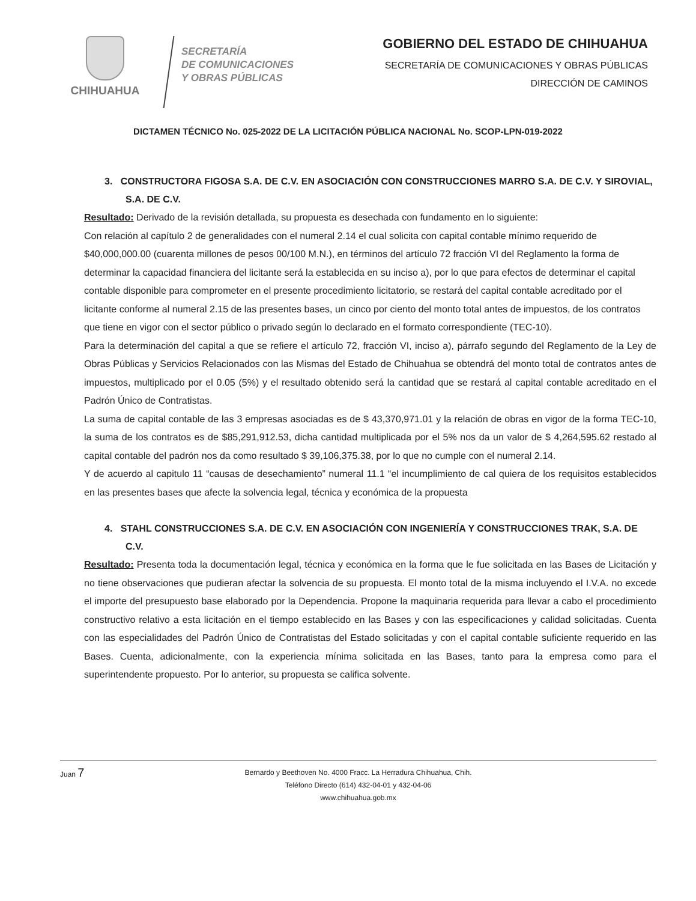CHIHUAHUA
SECRETARÍA
DE COMUNICACIONES
Y OBRAS PÚBLICAS
GOBIERNO DEL ESTADO DE CHIHUAHUA
SECRETARÍA DE COMUNICACIONES Y OBRAS PÚBLICAS
DIRECCIÓN DE CAMINOS
DICTAMEN TÉCNICO No. 025-2022 DE LA LICITACIÓN PÚBLICA NACIONAL No. SCOP-LPN-019-2022
3. CONSTRUCTORA FIGOSA S.A. DE C.V. EN ASOCIACIÓN CON CONSTRUCCIONES MARRO S.A. DE C.V. Y SIROVIAL, S.A. DE C.V.
Resultado: Derivado de la revisión detallada, su propuesta es desechada con fundamento en lo siguiente:
Con relación al capítulo 2 de generalidades con el numeral 2.14 el cual solicita con capital contable mínimo requerido de $40,000,000.00 (cuarenta millones de pesos 00/100 M.N.), en términos del artículo 72 fracción VI del Reglamento la forma de determinar la capacidad financiera del licitante será la establecida en su inciso a), por lo que para efectos de determinar el capital contable disponible para comprometer en el presente procedimiento licitatorio, se restará del capital contable acreditado por el licitante conforme al numeral 2.15 de las presentes bases, un cinco por ciento del monto total antes de impuestos, de los contratos que tiene en vigor con el sector público o privado según lo declarado en el formato correspondiente (TEC-10).
Para la determinación del capital a que se refiere el artículo 72, fracción VI, inciso a), párrafo segundo del Reglamento de la Ley de Obras Públicas y Servicios Relacionados con las Mismas del Estado de Chihuahua se obtendrá del monto total de contratos antes de impuestos, multiplicado por el 0.05 (5%) y el resultado obtenido será la cantidad que se restará al capital contable acreditado en el Padrón Único de Contratistas.
La suma de capital contable de las 3 empresas asociadas es de $ 43,370,971.01 y la relación de obras en vigor de la forma TEC-10, la suma de los contratos es de $85,291,912.53, dicha cantidad multiplicada por el 5% nos da un valor de $ 4,264,595.62 restado al capital contable del padrón nos da como resultado $ 39,106,375.38, por lo que no cumple con el numeral 2.14.
Y de acuerdo al capitulo 11 “causas de desechamiento” numeral 11.1 “el incumplimiento de cal quiera de los requisitos establecidos en las presentes bases que afecte la solvencia legal, técnica y económica de la propuesta
4. STAHL CONSTRUCCIONES S.A. DE C.V. EN ASOCIACIÓN CON INGENIERÍA Y CONSTRUCCIONES TRAK, S.A. DE C.V.
Resultado: Presenta toda la documentación legal, técnica y económica en la forma que le fue solicitada en las Bases de Licitación y no tiene observaciones que pudieran afectar la solvencia de su propuesta. El monto total de la misma incluyendo el I.V.A. no excede el importe del presupuesto base elaborado por la Dependencia. Propone la maquinaria requerida para llevar a cabo el procedimiento constructivo relativo a esta licitación en el tiempo establecido en las Bases y con las especificaciones y calidad solicitadas. Cuenta con las especialidades del Padrón Único de Contratistas del Estado solicitadas y con el capital contable suficiente requerido en las Bases. Cuenta, adicionalmente, con la experiencia mínima solicitada en las Bases, tanto para la empresa como para el superintendente propuesto. Por lo anterior, su propuesta se califica solvente.
Juan 7
Bernardo y Beethoven No. 4000 Fracc. La Herradura Chihuahua, Chih.
Teléfono Directo (614) 432-04-01 y 432-04-06
www.chihuahua.gob.mx